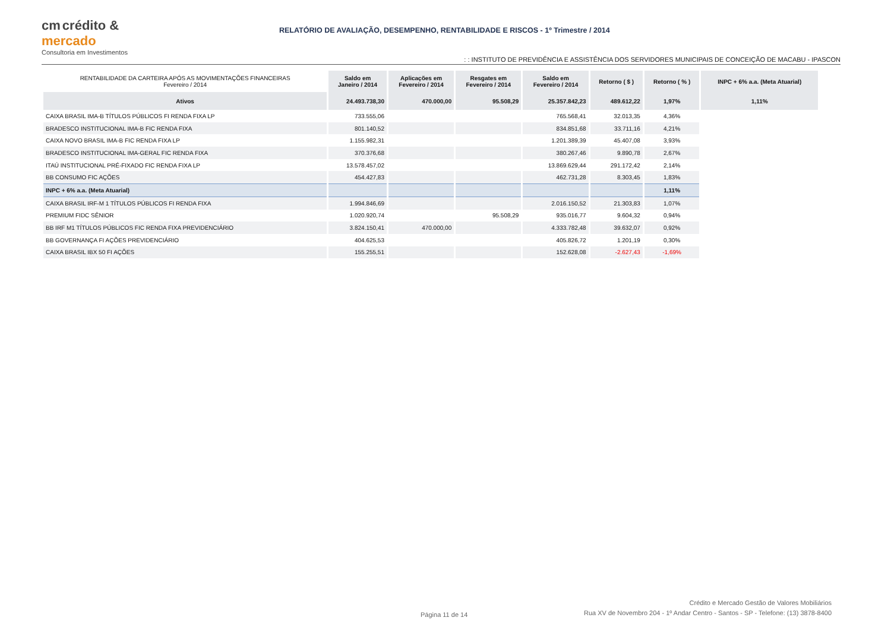cm crédito &
mercado
Consultoria em Investimentos
RELATÓRIO DE AVALIAÇÃO, DESEMPENHO, RENTABILIDADE E RISCOS - 1º Trimestre / 2014
: : INSTITUTO DE PREVIDÊNCIA E ASSISTÊNCIA DOS SERVIDORES MUNICIPAIS DE CONCEIÇÃO DE MACABU - IPASCON
| RENTABILIDADE DA CARTEIRA APÓS AS MOVIMENTAÇÕES FINANCEIRAS Fevereiro / 2014 | Saldo em Janeiro / 2014 | Aplicações em Fevereiro / 2014 | Resgates em Fevereiro / 2014 | Saldo em Fevereiro / 2014 | Retorno ( $ ) | Retorno ( % ) | INPC + 6% a.a. (Meta Atuarial) |
| --- | --- | --- | --- | --- | --- | --- | --- |
| Ativos | 24.493.738,30 | 470.000,00 | 95.508,29 | 25.357.842,23 | 489.612,22 | 1,97% | 1,11% |
| CAIXA BRASIL IMA-B TÍTULOS PÚBLICOS FI RENDA FIXA LP | 733.555,06 | | | 765.568,41 | 32.013,35 | 4,36% | |
| BRADESCO INSTITUCIONAL IMA-B FIC RENDA FIXA | 801.140,52 | | | 834.851,68 | 33.711,16 | 4,21% | |
| CAIXA NOVO BRASIL IMA-B FIC RENDA FIXA LP | 1.155.982,31 | | | 1.201.389,39 | 45.407,08 | 3,93% | |
| BRADESCO INSTITUCIONAL IMA-GERAL FIC RENDA FIXA | 370.376,68 | | | 380.267,46 | 9.890,78 | 2,67% | |
| ITAÚ INSTITUCIONAL PRÉ-FIXADO FIC RENDA FIXA LP | 13.578.457,02 | | | 13.869.629,44 | 291.172,42 | 2,14% | |
| BB CONSUMO FIC AÇÕES | 454.427,83 | | | 462.731,28 | 8.303,45 | 1,83% | |
| INPC + 6% a.a. (Meta Atuarial) | | | | | | 1,11% | |
| CAIXA BRASIL IRF-M 1 TÍTULOS PÚBLICOS FI RENDA FIXA | 1.994.846,69 | | | 2.016.150,52 | 21.303,83 | 1,07% | |
| PREMIUM FIDC SÊNIOR | 1.020.920,74 | | 95.508,29 | 935.016,77 | 9.604,32 | 0,94% | |
| BB IRF M1 TÍTULOS PÚBLICOS FIC RENDA FIXA PREVIDENCIÁRIO | 3.824.150,41 | 470.000,00 | | 4.333.782,48 | 39.632,07 | 0,92% | |
| BB GOVERNANÇA FI AÇÕES PREVIDENCIÁRIO | 404.625,53 | | | 405.826,72 | 1.201,19 | 0,30% | |
| CAIXA BRASIL IBX 50 FI AÇÕES | 155.255,51 | | | 152.628,08 | -2.627,43 | -1,69% | |
Página 11 de 14
Crédito e Mercado Gestão de Valores Mobiliários
Rua XV de Novembro 204 - 1º Andar Centro - Santos - SP - Telefone: (13) 3878-8400